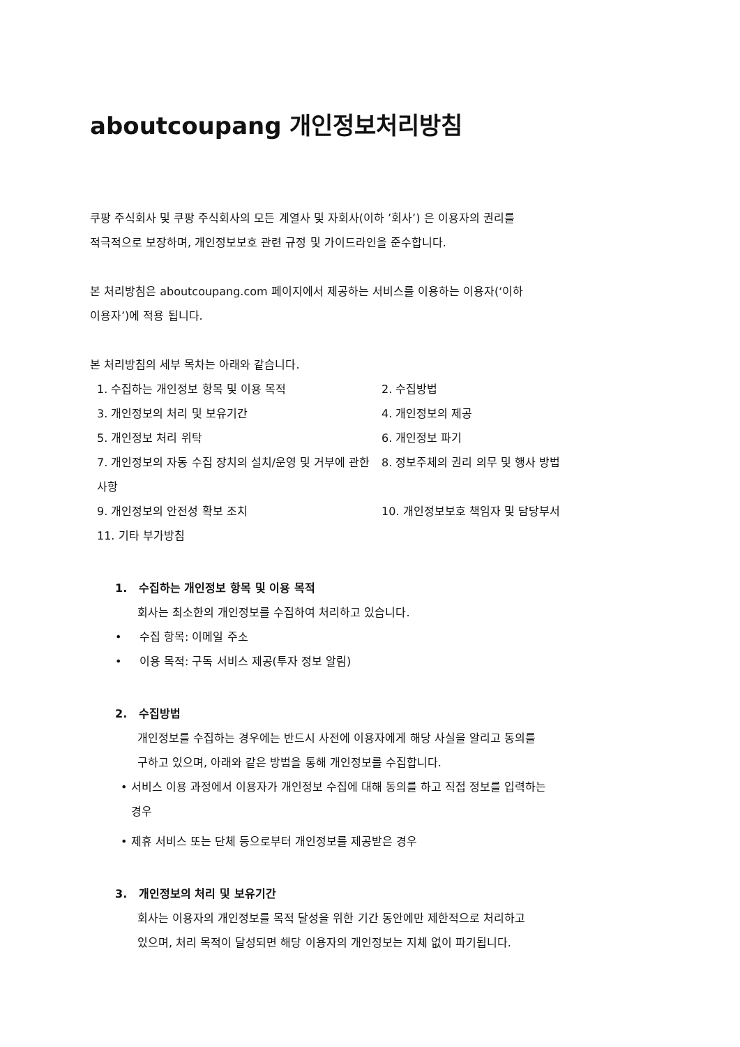aboutcoupang 개인정보처리방침
쿠팡 주식회사 및 쿠팡 주식회사의 모든 계열사 및 자회사(이하 ’회사’) 은 이용자의 권리를
적극적으로 보장하며, 개인정보보호 관련 규정 및 가이드라인을 준수합니다.
본 처리방침은 aboutcoupang.com 페이지에서 제공하는 서비스를 이용하는 이용자(‘이하
이용자’)에 적용 됩니다.
본 처리방침의 세부 목차는 아래와 같습니다.
1. 수집하는 개인정보 항목 및 이용 목적
2. 수집방법
3. 개인정보의 처리 및 보유기간
4. 개인정보의 제공
5. 개인정보 처리 위탁
6. 개인정보 파기
7. 개인정보의 자동 수집 장치의 설치/운영 및 거부에 관한 사항
8. 정보주체의 권리 의무 및 행사 방법
9. 개인정보의 안전성 확보 조치
10. 개인정보보호 책임자 및 담당부서
11. 기타 부가방침
1. 수집하는 개인정보 항목 및 이용 목적
회사는 최소한의 개인정보를 수집하여 처리하고 있습니다.
• 수집 항목: 이메일 주소
• 이용 목적: 구독 서비스 제공(투자 정보 알림)
2. 수집방법
개인정보를 수집하는 경우에는 반드시 사전에 이용자에게 해당 사실을 알리고 동의를
구하고 있으며, 아래와 같은 방법을 통해 개인정보를 수집합니다.
• 서비스 이용 과정에서 이용자가 개인정보 수집에 대해 동의를 하고 직접 정보를 입력하는
경우
• 제휴 서비스 또는 단체 등으로부터 개인정보를 제공받은 경우
3. 개인정보의 처리 및 보유기간
회사는 이용자의 개인정보를 목적 달성을 위한 기간 동안에만 제한적으로 처리하고
있으며, 처리 목적이 달성되면 해당 이용자의 개인정보는 지체 없이 파기됩니다.